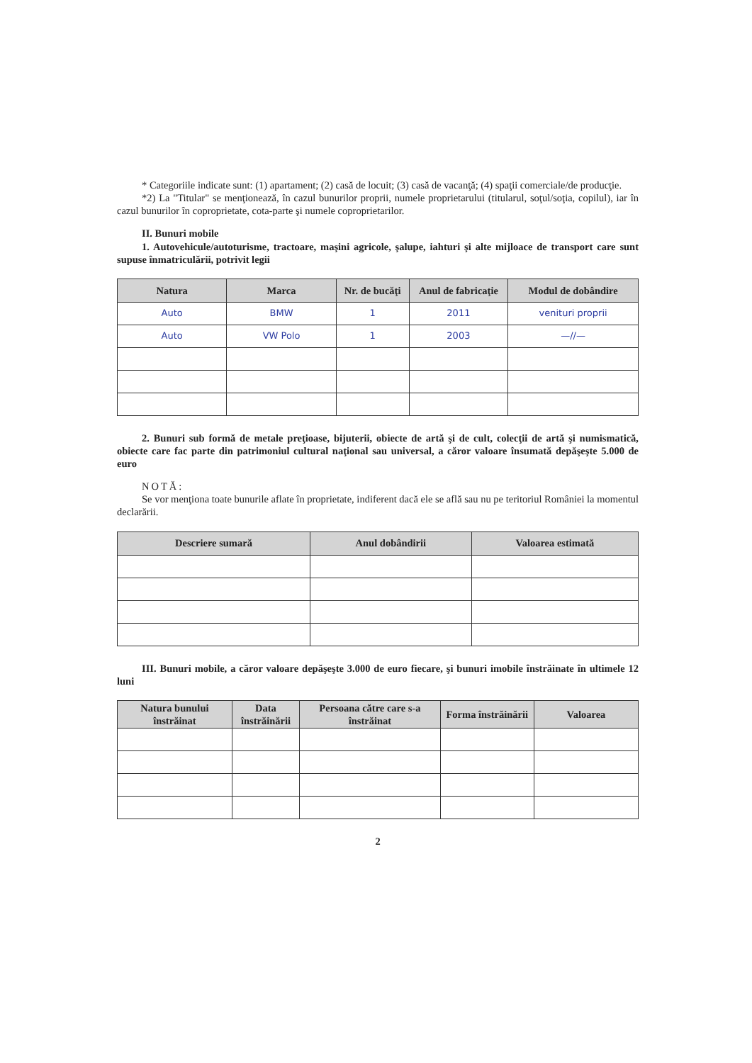* Categoriile indicate sunt: (1) apartament; (2) casă de locuit; (3) casă de vacanţă; (4) spaţii comerciale/de producţie.
*2) La "Titular" se menţionează, în cazul bunurilor proprii, numele proprietarului (titularul, soţul/soţia, copilul), iar în cazul bunurilor în coproprietate, cota-parte şi numele coproprietarilor.
II. Bunuri mobile
1. Autovehicule/autoturisme, tractoare, maşini agricole, şalupe, iahturi şi alte mijloace de transport care sunt supuse înmatriculării, potrivit legii
| Natura | Marca | Nr. de bucăţi | Anul de fabricaţie | Modul de dobândire |
| --- | --- | --- | --- | --- |
| Auto | BMW | 1 | 2011 | venituri proprii |
| Auto | VW Polo | 1 | 2003 | —//— |
2. Bunuri sub formă de metale preţioase, bijuterii, obiecte de artă şi de cult, colecţii de artă şi numismatică, obiecte care fac parte din patrimoniul cultural naţional sau universal, a căror valoare însumată depăşeşte 5.000 de euro
NOTĂ:
Se vor menţiona toate bunurile aflate în proprietate, indiferent dacă ele se află sau nu pe teritoriul României la momentul declarării.
| Descriere sumară | Anul dobândirii | Valoarea estimată |
| --- | --- | --- |
III. Bunuri mobile, a căror valoare depăşeşte 3.000 de euro fiecare, şi bunuri imobile înstrăinate în ultimele 12 luni
| Natura bunului înstrăinat | Data înstrăinării | Persoana către care s-a înstrăinat | Forma înstrăinării | Valoarea |
| --- | --- | --- | --- | --- |
2